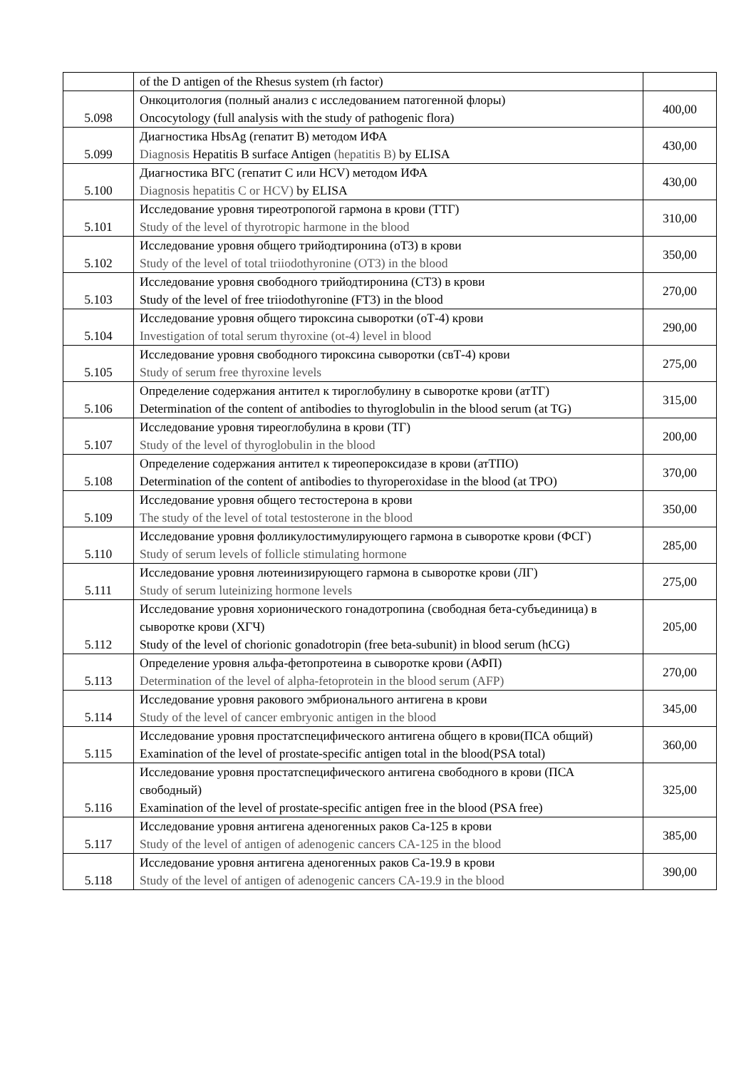| | of the D antigen of the Rhesus system (rh factor) | |
| 5.098 | Онкоцитология (полный анализ с исследованием патогенной флоры) Oncocytology (full analysis with the study of pathogenic flora) | 400,00 |
| 5.099 | Диагностика HbsAg (гепатит В) методом ИФА Diagnosis Hepatitis B surface Antigen (hepatitis B) by ELISA | 430,00 |
| 5.100 | Диагностика ВГС (гепатит С или HCV) методом ИФА Diagnosis hepatitis C or HCV) by ELISA | 430,00 |
| 5.101 | Исследование уровня тиреотропогой гармона в крови (ТТГ) Study of the level of thyrotropic harmone in the blood | 310,00 |
| 5.102 | Исследование уровня общего трийодтиронина (оТ3) в крови Study of the level of total triiodothyronine (OT3) in the blood | 350,00 |
| 5.103 | Исследование уровня свободного трийодтиронина (СТ3) в крови Study of the level of free triiodothyronine (FT3) in the blood | 270,00 |
| 5.104 | Исследование уровня общего тироксина сыворотки (оТ-4) крови Investigation of total serum thyroxine (ot-4) level in blood | 290,00 |
| 5.105 | Исследование уровня свободного тироксина сыворотки (свТ-4) крови Study of serum free thyroxine levels | 275,00 |
| 5.106 | Определение содержания антител к тироглобулину в сыворотке крови (атТГ) Determination of the content of antibodies to thyroglobulin in the blood serum (at TG) | 315,00 |
| 5.107 | Исследование уровня тиреоглобулина в крови (ТГ) Study of the level of thyroglobulin in the blood | 200,00 |
| 5.108 | Определение содержания антител к тиреопероксидазе в крови (атТПО) Determination of the content of antibodies to thyroperoxidase in the blood (at TPO) | 370,00 |
| 5.109 | Исследование уровня общего тестостерона в крови The study of the level of total testosterone in the blood | 350,00 |
| 5.110 | Исследование уровня фолликулостимулирующего гармона в сыворотке крови (ФСГ) Study of serum levels of follicle stimulating hormone | 285,00 |
| 5.111 | Исследование уровня лютеинизирующего гармона в сыворотке крови (ЛГ) Study of serum luteinizing hormone levels | 275,00 |
| 5.112 | Исследование уровня хорионического гонадотропина (свободная бета-субъединица) в сыворотке крови (ХГЧ) Study of the level of chorionic gonadotropin (free beta-subunit) in blood serum (hCG) | 205,00 |
| 5.113 | Определение уровня альфа-фетопротеина в сыворотке крови (АФП) Determination of the level of alpha-fetoprotein in the blood serum (AFP) | 270,00 |
| 5.114 | Исследование уровня ракового эмбрионального антигена в крови Study of the level of cancer embryonic antigen in the blood | 345,00 |
| 5.115 | Исследование уровня простатспецифического антигена общего в крови(ПСА общий) Examination of the level of prostate-specific antigen total in the blood(PSA total) | 360,00 |
| 5.116 | Исследование уровня простатспецифического антигена свободного в крови (ПСА свободный) Examination of the level of prostate-specific antigen free in the blood (PSA free) | 325,00 |
| 5.117 | Исследование уровня антигена аденогенных раков Са-125 в крови Study of the level of antigen of adenogenic cancers CA-125 in the blood | 385,00 |
| 5.118 | Исследование уровня антигена аденогенных раков Са-19.9 в крови Study of the level of antigen of adenogenic cancers CA-19.9 in the blood | 390,00 |